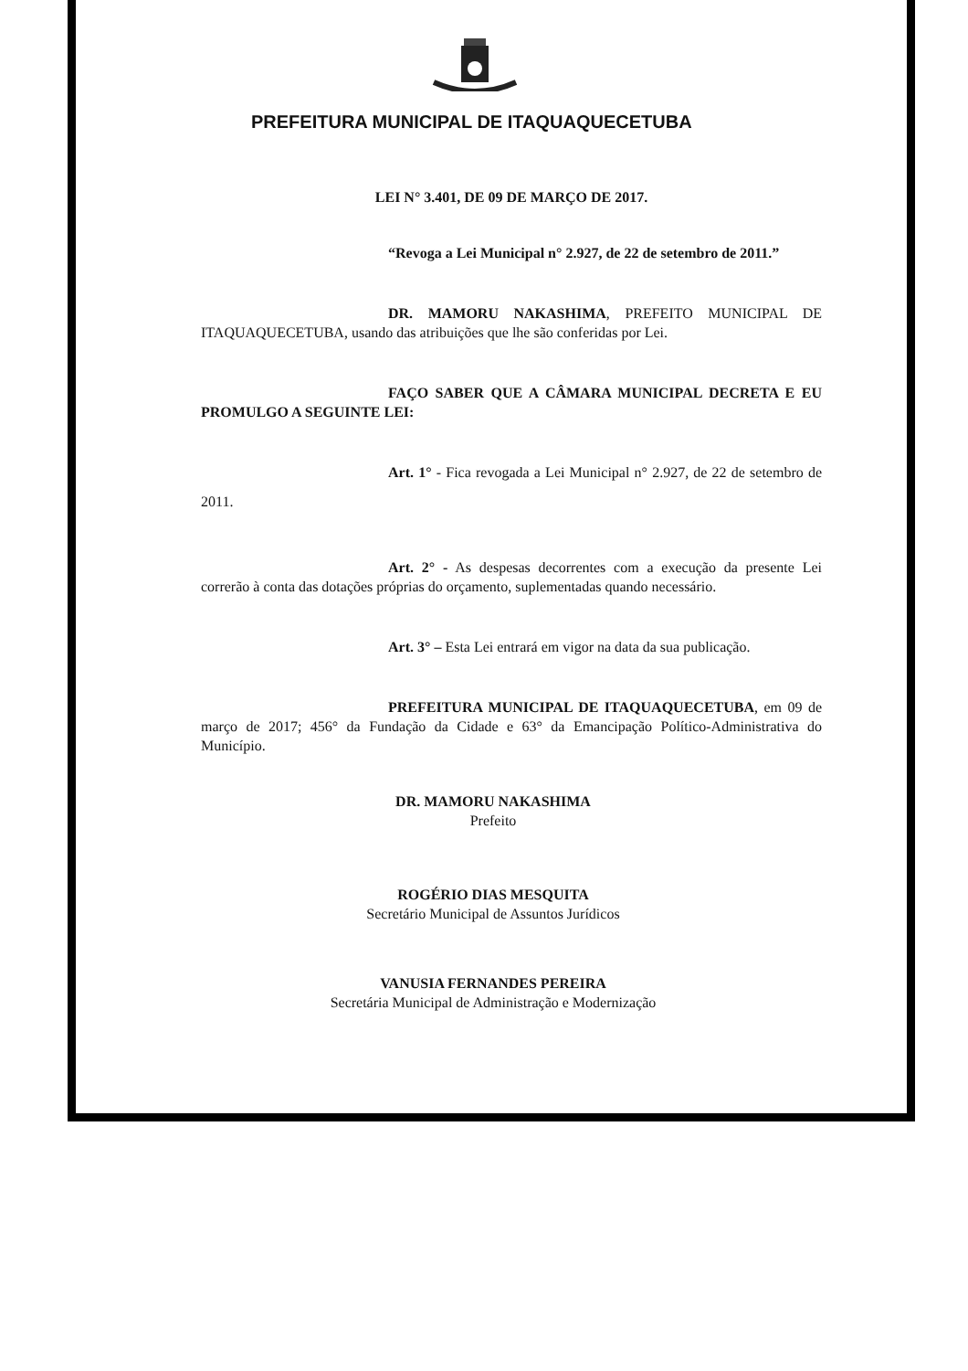PREFEITURA MUNICIPAL DE ITAQUAQUECETUBA
LEI N° 3.401, DE 09 DE MARÇO DE 2017.
“Revoga a Lei Municipal n° 2.927, de 22 de setembro de 2011.”
DR. MAMORU NAKASHIMA, PREFEITO MUNICIPAL DE ITAQUAQUECETUBA, usando das atribuições que lhe são conferidas por Lei.
FAÇO SABER QUE A CÂMARA MUNICIPAL DECRETA E EU PROMULGO A SEGUINTE LEI:
Art. 1° - Fica revogada a Lei Municipal n° 2.927, de 22 de setembro de 2011.
Art. 2° - As despesas decorrentes com a execução da presente Lei correrão à conta das dotações próprias do orçamento, suplementadas quando necessário.
Art. 3° – Esta Lei entrará em vigor na data da sua publicação.
PREFEITURA MUNICIPAL DE ITAQUAQUECETUBA, em 09 de março de 2017; 456° da Fundação da Cidade e 63° da Emancipação Político-Administrativa do Município.
DR. MAMORU NAKASHIMA
Prefeito
ROGÉRIO DIAS MESQUITA
Secretário Municipal de Assuntos Jurídicos
VANUSIA FERNANDES PEREIRA
Secretária Municipal de Administração e Modernização